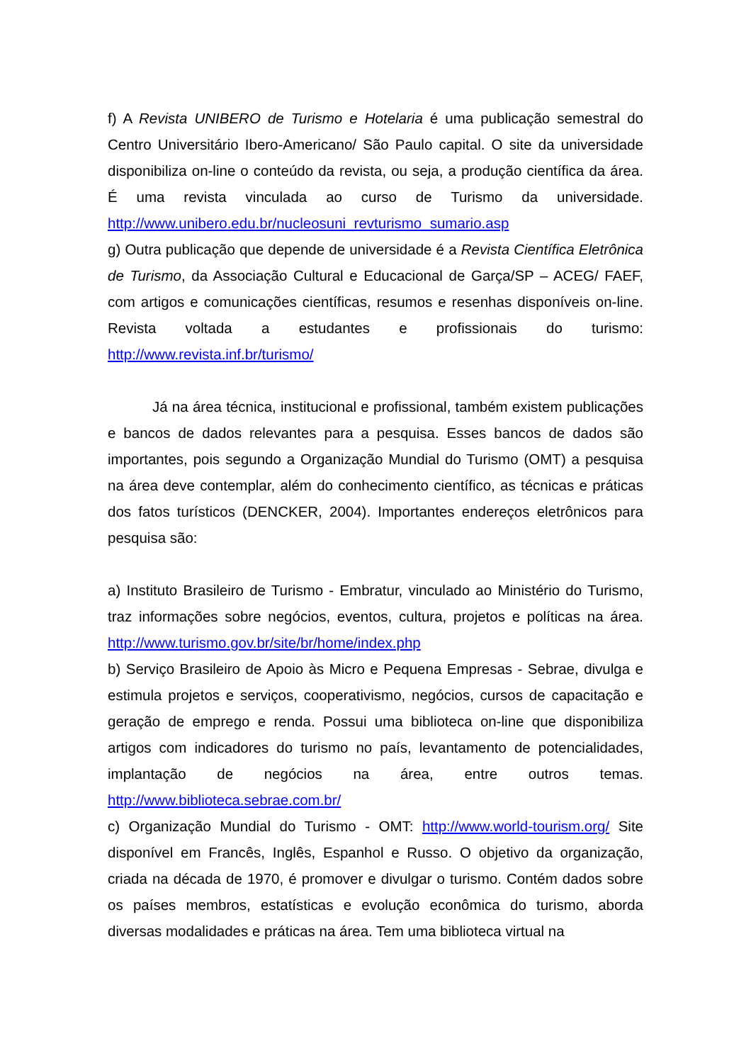f) A Revista UNIBERO de Turismo e Hotelaria é uma publicação semestral do Centro Universitário Ibero-Americano/ São Paulo capital. O site da universidade disponibiliza on-line o conteúdo da revista, ou seja, a produção científica da área. É uma revista vinculada ao curso de Turismo da universidade. http://www.unibero.edu.br/nucleosuni_revturismo_sumario.asp
g) Outra publicação que depende de universidade é a Revista Científica Eletrônica de Turismo, da Associação Cultural e Educacional de Garça/SP – ACEG/ FAEF, com artigos e comunicações científicas, resumos e resenhas disponíveis on-line. Revista voltada a estudantes e profissionais do turismo: http://www.revista.inf.br/turismo/
Já na área técnica, institucional e profissional, também existem publicações e bancos de dados relevantes para a pesquisa. Esses bancos de dados são importantes, pois segundo a Organização Mundial do Turismo (OMT) a pesquisa na área deve contemplar, além do conhecimento científico, as técnicas e práticas dos fatos turísticos (DENCKER, 2004). Importantes endereços eletrônicos para pesquisa são:
a) Instituto Brasileiro de Turismo - Embratur, vinculado ao Ministério do Turismo, traz informações sobre negócios, eventos, cultura, projetos e políticas na área. http://www.turismo.gov.br/site/br/home/index.php
b) Serviço Brasileiro de Apoio às Micro e Pequena Empresas - Sebrae, divulga e estimula projetos e serviços, cooperativismo, negócios, cursos de capacitação e geração de emprego e renda. Possui uma biblioteca on-line que disponibiliza artigos com indicadores do turismo no país, levantamento de potencialidades, implantação de negócios na área, entre outros temas. http://www.biblioteca.sebrae.com.br/
c) Organização Mundial do Turismo - OMT: http://www.world-tourism.org/ Site disponível em Francês, Inglês, Espanhol e Russo. O objetivo da organização, criada na década de 1970, é promover e divulgar o turismo. Contém dados sobre os países membros, estatísticas e evolução econômica do turismo, aborda diversas modalidades e práticas na área. Tem uma biblioteca virtual na